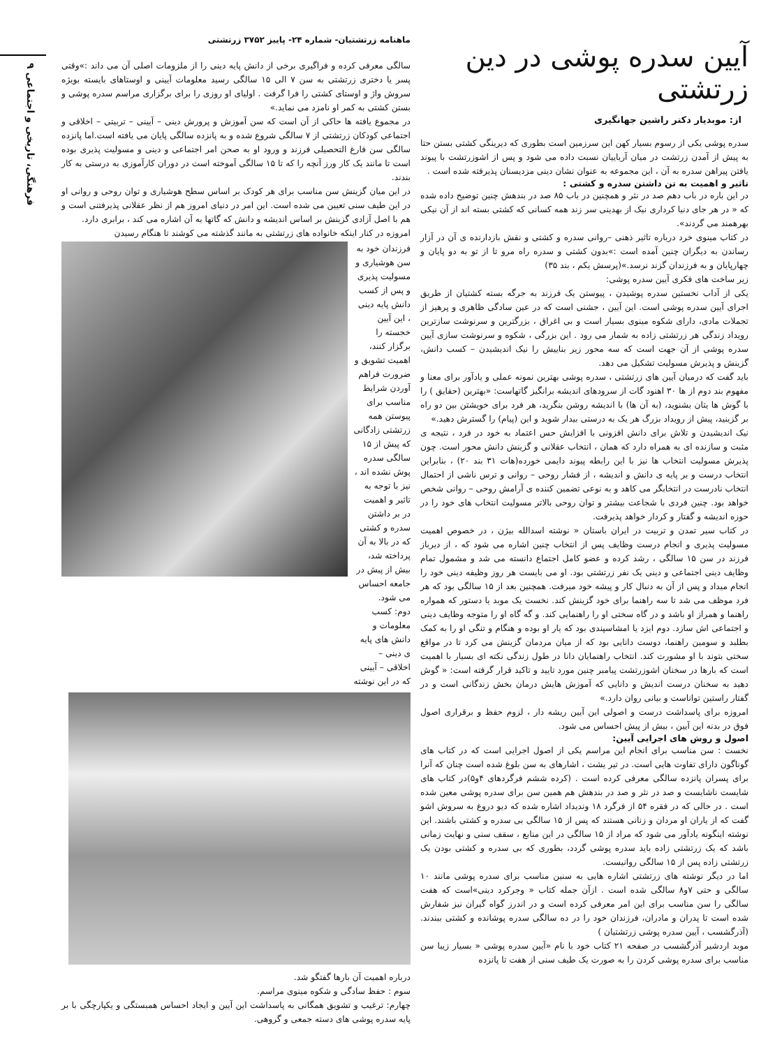فرهنگی، تاریخی و اجتماعی ۹
آیین سدره پوشی در دین زرتشتی
از: موبدیار دکتر راشین جهانگیری
سدره پوشی یکی از رسوم بسیار کهن این سرزمین است بطوری که دیرینگی کشتی بستن حتا به پیش از آمدن زرتشت در میان آریاییان نسبت داده می شود و پس از اشوزرتشت با پیوند یافتن پیراهن سدره به آن ، این مجموعه به عنوان نشان دینی مزدیسنان پذیرفته شده است .
تاثیر و اهمیت به تن داشتن سدره و کشتی :
در این باره در باب دهم صد در نثر و همچنین در باب ۸۵ صد در بندهش چنین توضیح داده شده که « در هر جای دنیا کرداری نیک از بهدینی سر زند همه کسانی که کشتی بسته اند از آن نیکی بهرهمند می گردند».
در کتاب مینوی خرد درباره تاثیر ذهنی –روانی سدره و کشتی و نقش بازدارنده ی آن در آزار رساندن به دیگران چنین آمده است :»بدون کشتی و سدره راه مرو تا از تو به دو پایان و چهارپایان و به فرزندان گزند نرسد.»(پرسش یکم ، بند ۳۵)
زیر ساخت های فکری آیین سدره پوشی:
یکی از آداب نخستین سدره پوشیدن ، پیوستن یک فرزند به جرگه بسته کشتیان از طریق اجرای آیین سدره پوشی است. این آیین ، جشنی است که در عین سادگی ظاهری و پرهیز از تجملات مادی، دارای شکوه مینوی بسیار است و بی اغراق ، بزرگترین و سرنوشت سازترین رویداد زندگی هر زرتشتی زاده به شمار می رود . این بزرگی ، شکوه و سرنوشت سازی آیین سدره پوشی از آن جهت است که سه محور زیر بناییش را نیک اندیشیدن – کسب دانش، گزینش و پذیرش مسولیت تشکیل می دهد.
باید گفت که درمیان آیین های زرتشتی ، سدره پوشی بهترین نمونه عملی و یادآور برای معنا و مفهوم بند دوم از ها ۳۰ اهنود گات از سرودهای اندیشه برانگیز گاتهاست: «بهترین (حقایق ) را با گوش ها یتان بشنوید، (به آن ها) با اندیشه روشن بنگرید، هر فرد برای خویشتن بین دو راه بر گزینید، پیش از رویداد بزرگ هر یک به درستی بیدار شوید و این (پیام) را گسترش دهید.»
نیک اندیشیدن و تلاش برای دانش افزونی با افزایش حس اعتماد به خود در فرد ، نتیجه ی مثبت و سازنده ای به همراه دارد که همان ، انتخاب عقلانی و گزینش دانش محور است. چون پذیرش مسولیت انتخاب ها نیز با این رابطه پیوند دایمی خورده(هات ۳۱ بند ۲۰) ، بنابراین انتخاب درست و بر پایه ی دانش و اندیشه ، از فشار روحی – روانی و ترس ناشی از احتمال انتخاب نادرست در انتخابگر می کاهد و به نوعی تضمین کننده ی آرامش روحی – روانی شخص خواهد بود. چنین فردی با شجاعت بیشتر و توان روحی بالاتر مسولیت انتخاب های خود را در حوزه اندیشه و گفتار و کردار خواهد پذیرفت.
در کتاب سیر تمدن و تربیت در ایران باستان « نوشته اسدالله بیژن ، در خصوص اهمیت مسولیت پذیری و انجام درست وظایف پس از انتخاب چنین اشاره می شود که ، از دیرباز فرزند در سن ۱۵ سالگی ، رشد کرده و عضو کامل اجتماع دانسته می شد و مشمول تمام وظایف دینی اجتماعی و دینی یک نفر زرتشتی بود. او می بایست هر روز وظیفه دینی خود را انجام میداد و پس از آن به دنبال کار و پیشه خود میرفت. همچنین بعد از ۱۵ سالگی بود که هر فرد موظف می شد تا سه راهنما برای خود گزینش کند. نخست یک موبد یا دستور که همواره راهنما و همراز او باشد و در گاه سختی او را راهنمایی کند. و گه گاه او را متوجه وظایف دینی و اجتماعی اش سازد. دوم ایزد یا امشاسپندی بود که یار او بوده و هنگام و تنگی او را به کمک بطلبد و سومین راهنما، دوست دانایی بود که از میان مردمان گزینش می کرد تا در مواقع سختی بتوند با او مشورت کند. انتخاب راهنمایان دانا در طول زندگی نکته ای بسیار با اهمیت است که بارها در سخنان اشوزرتشت پیامبر چنین مورد تایید و تاکید قرار گرفته است: « گوش دهید به سخنان درست اندیش و دانایی که آموزش هایش درمان بخش زندگانی است و در گفتار راستین تواناست و بیانی روان دارد.»
امروزه برای پاسداشت درست و اصولی این آیین ریشه دار ، لزوم حفظ و برقراری اصول فوق در بدنه این آیین ، بیش از پیش احساس می شود.
اصول و روش های اجرایی آیین:
نخست : سن مناسب برای انجام این مراسم یکی از اصول اجرایی است که در کتاب های گوناگون دارای تفاوت هایی است. در تیر یشت ، اشارهای به سن بلوغ شده است چنان که آنرا برای پسران پانزده سالگی معرفی کرده است . (کرده ششم فرگردهای ۴و۵)در کتاب های شایست ناشایست و صد در نثر و صد در بندهش هم همین سن برای سدره پوشی معین شده است . در حالی که در فقره ۵۴ از فرگرد ۱۸ وندیداد اشاره شده که دیو دروغ به سروش اشو گفت که از یاران او مردان و زنانی هستند که پس از ۱۵ سالگی بی سدره و کشتی باشند. این نوشته اینگونه یادآور می شود که مراد از ۱۵ سالگی در این منابع ، سقف سنی و نهایت زمانی باشد که یک زرتشتی زاده باید سدره پوشی گردد، بطوری که بی سدره و کشتی بودن یک زرتشتی زاده پس از ۱۵ سالگی روانیست.
اما در دیگر نوشته های زرتشتی اشاره هایی به سنین مناسب برای سدره پوشی مانند ۱۰ سالگی و حتی ۷و۸ سالگی شده است . ازآن جمله کتاب « وجرکرد دینی»است که هفت سالگی را سن مناسب برای این امر معرفی کرده است و در اندرز گواه گیران نیز شفارش شده است تا پدران و مادران، فرزندان خود را در ده سالگی سدره پوشانده و کشتی ببندند.(آذرگشسب ، آیین سدره پوشی زرتشتیان )
موبد اردشیر آذرگشسب در صفحه ۲۱ کتاب خود با نام «آیین سدره پوشی « بسیار زیبا سن مناسب برای سدره پوشی کردن را به صورت یک طیف سنی از هفت تا پانزده
ماهنامه زرتشتیان- شماره ۲۴- پاییز ۳۷۵۲ زرتشتی
سالگی معرفی کرده و فراگیری برخی از دانش پایه دینی را از ملزومات اصلی آن می داند :»وقتی پسر یا دختری زرتشتی به سن ۷ الی ۱۵ سالگی رسید معلومات آیینی و اوستاهای بایسته بویژه سروش واژ و اوستای کشتی را فرا گرفت . اولیای او روزی را برای برگزاری مراسم سدره پوشی و بستن کشتی به کمر او نامزد می نماید.»
در مجموع یافته ها حاکی از آن است که سن آموزش و پرورش دینی – آیینی – تربیتی – اخلاقی و اجتماعی کودکان زرتشتی از ۷ سالگی شروع شده و به پانزده سالگی پایان می یافته است.اما پانزده سالگی سن فارغ التحصیلی فرزند و ورود او به صحن امر اجتماعی و دینی و مسولیت پذیری بوده است تا مانند یک کار ورز آنچه را که تا ۱۵ سالگی آموخته است در دوران کارآموزی به درستی به کار بندند.
در این میان گزینش سن مناسب برای هر کودک بر اساس سطح هوشیاری و توان روحی و روانی او در این طیف سنی تعیین می شده است. این امر در دنیای امروز هم از نظر عقلانی پذیرفتنی است و هم با اصل آزادی گزینش بر اساس اندیشه و دانش که گاتها به آن اشاره می کند ، برابری دارد.
امروزه در کنار اینکه خانواده های زرتشتی به مانند گذشته می کوشند تا هنگام رسیدن
فرزندان خود به سن هوشیاری و مسولیت پذیری و پس از کسب دانش پایه دینی ، این آیین خجسته را برگزار کنند، اهمیت تشویق و ضرورت فراهم آوردن شرایط مناسب برای پیوستن همه زرتشتی زادگانی که پیش از ۱۵ سالگی سدره پوش نشده اند ، نیز با توجه به تاثیر و اهمیت در بر داشتن سدره و کشتی که در بالا به آن پرداخته شد، بیش از پیش در جامعه احساس می شود.
دوم: کسب معلومات و دانش های پایه ی دینی – اخلاقی – آیینی که در این نوشته
درباره اهمیت آن بارها گفتگو شد.
سوم : حفظ سادگی و شکوه مینوی مراسم.
چهارم: ترغیب و تشویق همگانی به پاسداشت این آیین و ایجاد احساس همبستگی و یکپارچگی با بر پایه سدره پوشی های دسته جمعی و گروهی.